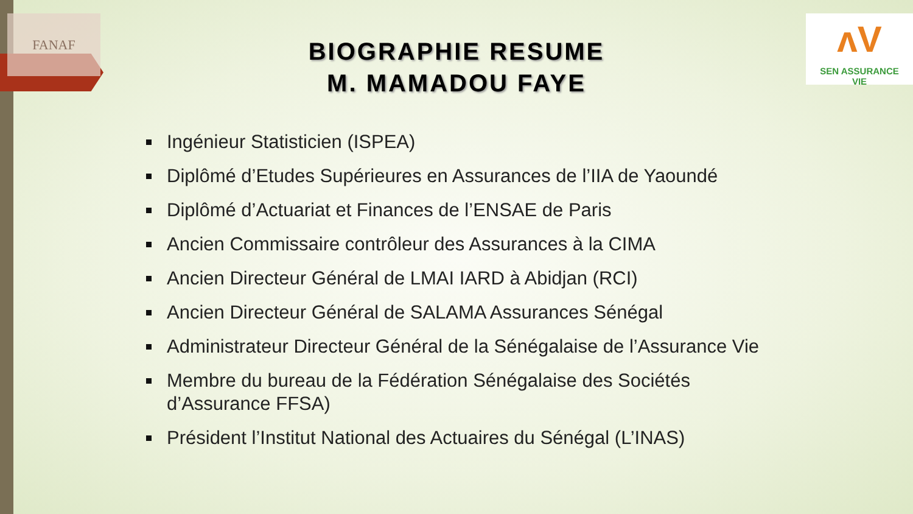FANAF
ʌV
SEN ASSURANCE
VIE
BIOGRAPHIE RESUME
M. MAMADOU FAYE
Ingénieur Statisticien (ISPEA)
Diplômé d’Etudes Supérieures en Assurances de l’IIA de Yaoundé
Diplômé d’Actuariat et Finances de l’ENSAE de Paris
Ancien Commissaire contrôleur des Assurances à la CIMA
Ancien Directeur Général de LMAI IARD à Abidjan (RCI)
Ancien Directeur Général de SALAMA Assurances Sénégal
Administrateur Directeur Général de la Sénégalaise de l’Assurance Vie
Membre du bureau de la Fédération Sénégalaise des Sociétés d’Assurance FFSA)
Président l’Institut National des Actuaires du Sénégal (L’INAS)